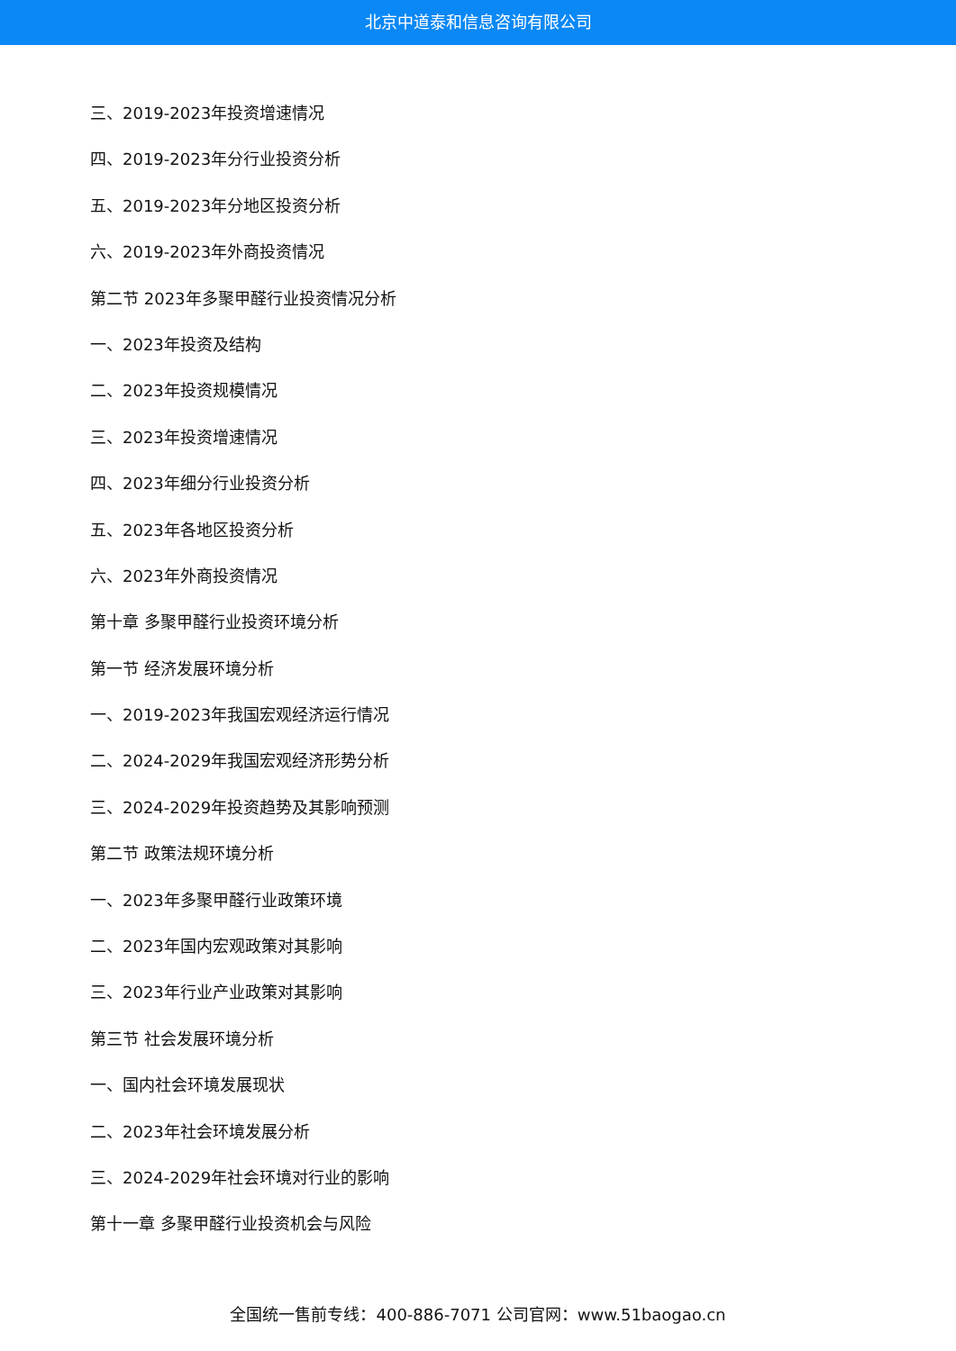北京中道泰和信息咨询有限公司
三、2019-2023年投资增速情况
四、2019-2023年分行业投资分析
五、2019-2023年分地区投资分析
六、2019-2023年外商投资情况
第二节 2023年多聚甲醛行业投资情况分析
一、2023年投资及结构
二、2023年投资规模情况
三、2023年投资增速情况
四、2023年细分行业投资分析
五、2023年各地区投资分析
六、2023年外商投资情况
第十章 多聚甲醛行业投资环境分析
第一节 经济发展环境分析
一、2019-2023年我国宏观经济运行情况
二、2024-2029年我国宏观经济形势分析
三、2024-2029年投资趋势及其影响预测
第二节 政策法规环境分析
一、2023年多聚甲醛行业政策环境
二、2023年国内宏观政策对其影响
三、2023年行业产业政策对其影响
第三节 社会发展环境分析
一、国内社会环境发展现状
二、2023年社会环境发展分析
三、2024-2029年社会环境对行业的影响
第十一章 多聚甲醛行业投资机会与风险
全国统一售前专线：400-886-7071 公司官网：www.51baogao.cn